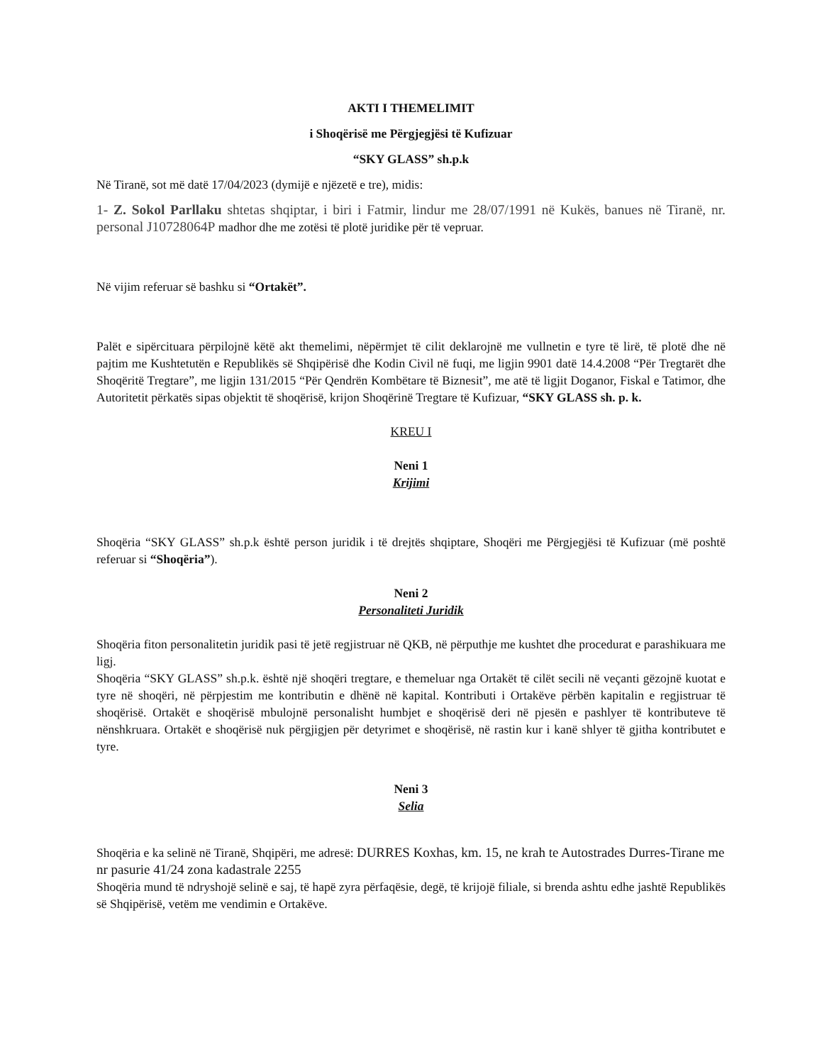AKTI I THEMELIMIT
i Shoqërisë me Përgjegjësi të Kufizuar
“SKY GLASS” sh.p.k
Në Tiranë, sot më datë 17/04/2023 (dymijë e njëzetë e tre), midis:
1- Z. Sokol Parllaku shtetas shqiptar, i biri i Fatmir, lindur me 28/07/1991 në Kukës, banues në Tiranë, nr. personal J10728064P madhor dhe me zotësi të plotë juridike për të vepruar.
Në vijim referuar së bashku si “Ortakët”.
Palët e sipërcituara përpilojnë këtë akt themelimi, nëpërmjet të cilit deklarojnë me vullnetin e tyre të lirë, të plotë dhe në pajtim me Kushtetutën e Republikës së Shqipërisë dhe Kodin Civil në fuqi, me ligjin 9901 datë 14.4.2008 “Për Tregtarët dhe Shoqëritë Tregtare”, me ligjin 131/2015 “Për Qendrën Kombëtare të Biznesit”, me atë të ligjit Doganor, Fiskal e Tatimor, dhe Autoritetit përkatës sipas objektit të shoqërisë, krijon Shoqërinë Tregtare të Kufizuar, “SKY GLASS sh. p. k.
KREU I
Neni 1
Krijimi
Shoqëria “SKY GLASS” sh.p.k është person juridik i të drejtës shqiptare, Shoqëri me Përgjegjësi të Kufizuar (më poshtë referuar si “Shoqëria”).
Neni 2
Personaliteti Juridik
Shoqëria fiton personalitetin juridik pasi të jetë regjistruar në QKB, në përputhje me kushtet dhe procedurat e parashikuara me ligj.
Shoqëria “SKY GLASS” sh.p.k. është një shoqëri tregtare, e themeluar nga Ortakët të cilët secili në veçanti gëzojnë kuotat e tyre në shoqëri, në përpjestim me kontributin e dhënë në kapital. Kontributi i Ortakëve përbën kapitalin e regjistruar të shoqërisë. Ortakët e shoqërisë mbulojnë personalisht humbjet e shoqërisë deri në pjesën e pashlyer të kontributeve të nënshkruara. Ortakët e shoqërisë nuk përgjigjen për detyrimet e shoqërisë, në rastin kur i kanë shlyer të gjitha kontributet e tyre.
Neni 3
Selia
Shoqëria e ka selinë në Tiranë, Shqipëri, me adresë: DURRES Koxhas, km. 15, ne krah te Autostrades Durres-Tirane me nr pasurie 41/24 zona kadastrale 2255
Shoqëria mund të ndryshojë selinë e saj, të hapë zyra përfaqësie, degë, të krijojë filiale, si brenda ashtu edhe jashtë Republikës së Shqipërisë, vetëm me vendimin e Ortakëve.